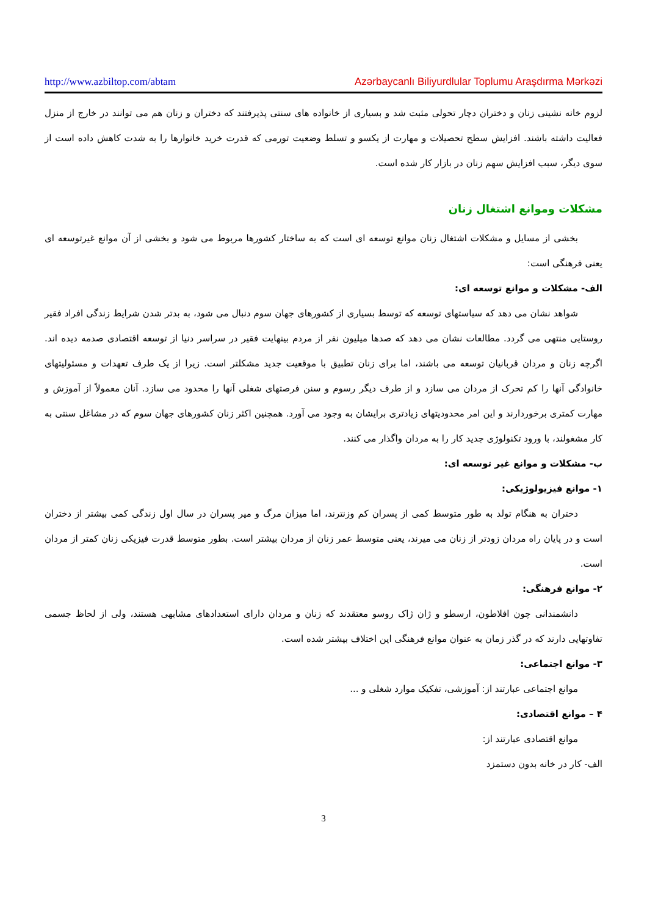http://www.azbiltop.com/abtam Azərbaycanlı Biliyurdlular Toplumu Araşdırma Mərkəzi
لزوم خانه نشینی زنان و دختران دچار تحولی مثبت شد و بسیاری از خانواده های سنتی پذیرفتند که دختران و زنان هم می توانند در خارج از منزل فعالیت داشته باشند. افزایش سطح تحصیلات و مهارت از یکسو و تسلط وضعیت تورمی که قدرت خرید خانوارها را به شدت کاهش داده است از سوی دیگر، سبب افزایش سهم زنان در بازار کار شده است.
مشکلات وموانع اشتغال زنان
بخشی از مسایل و مشکلات اشتغال زنان موانع توسعه ای است که به ساختار کشورها مربوط می شود و بخشی از آن موانع غیرتوسعه ای یعنی فرهنگی است:
الف- مشکلات و موانع توسعه ای:
شواهد نشان می دهد که سیاستهای توسعه که توسط بسیاری از کشورهای جهان سوم دنبال می شود، به بدتر شدن شرایط زندگی افراد فقیر روستایی منتهی می گردد. مطالعات نشان می دهد که صدها میلیون نفر از مردم بینهایت فقیر در سراسر دنیا از توسعه اقتصادی صدمه دیده اند. اگرچه زنان و مردان قربانیان توسعه می باشند، اما برای زنان تطبیق با موقعیت جدید مشکلتر است. زیرا از یک طرف تعهدات و مسئولیتهای خانوادگی آنها را کم تحرک از مردان می سازد و از طرف دیگر رسوم و سنن فرصتهای شغلی آنها را محدود می سازد. آنان معمولاً از آموزش و مهارت کمتری برخوردارند و این امر محدودیتهای زیادتری برایشان به وجود می آورد. همچنین اکثر زنان کشورهای جهان سوم که در مشاغل سنتی به کار مشغولند، با ورود تکنولوژی جدید کار را به مردان واگذار می کنند.
ب- مشکلات و موانع غیر توسعه ای:
۱- موانع فیزیولوژیکی:
دختران به هنگام تولد به طور متوسط کمی از پسران کم وزنترند، اما میزان مرگ و میر پسران در سال اول زندگی کمی بیشتر از دختران است و در پایان راه مردان زودتر از زنان می میرند، یعنی متوسط عمر زنان از مردان بیشتر است. بطور متوسط قدرت فیزیکی زنان کمتر از مردان است.
۲- موانع فرهنگی:
دانشمندانی چون افلاطون، ارسطو و ژان ژاک روسو معتقدند که زنان و مردان دارای استعدادهای مشابهی هستند، ولی از لحاظ جسمی تفاوتهایی دارند که در گذر زمان به عنوان موانع فرهنگی این اختلاف بیشتر شده است.
۳- موانع اجتماعی:
موانع اجتماعی عبارتند از: آموزشی، تفکیک موارد شغلی و ...
۴ – موانع اقتصادی:
موانع اقتصادی عبارتند از:
الف- کار در خانه بدون دستمزد
3